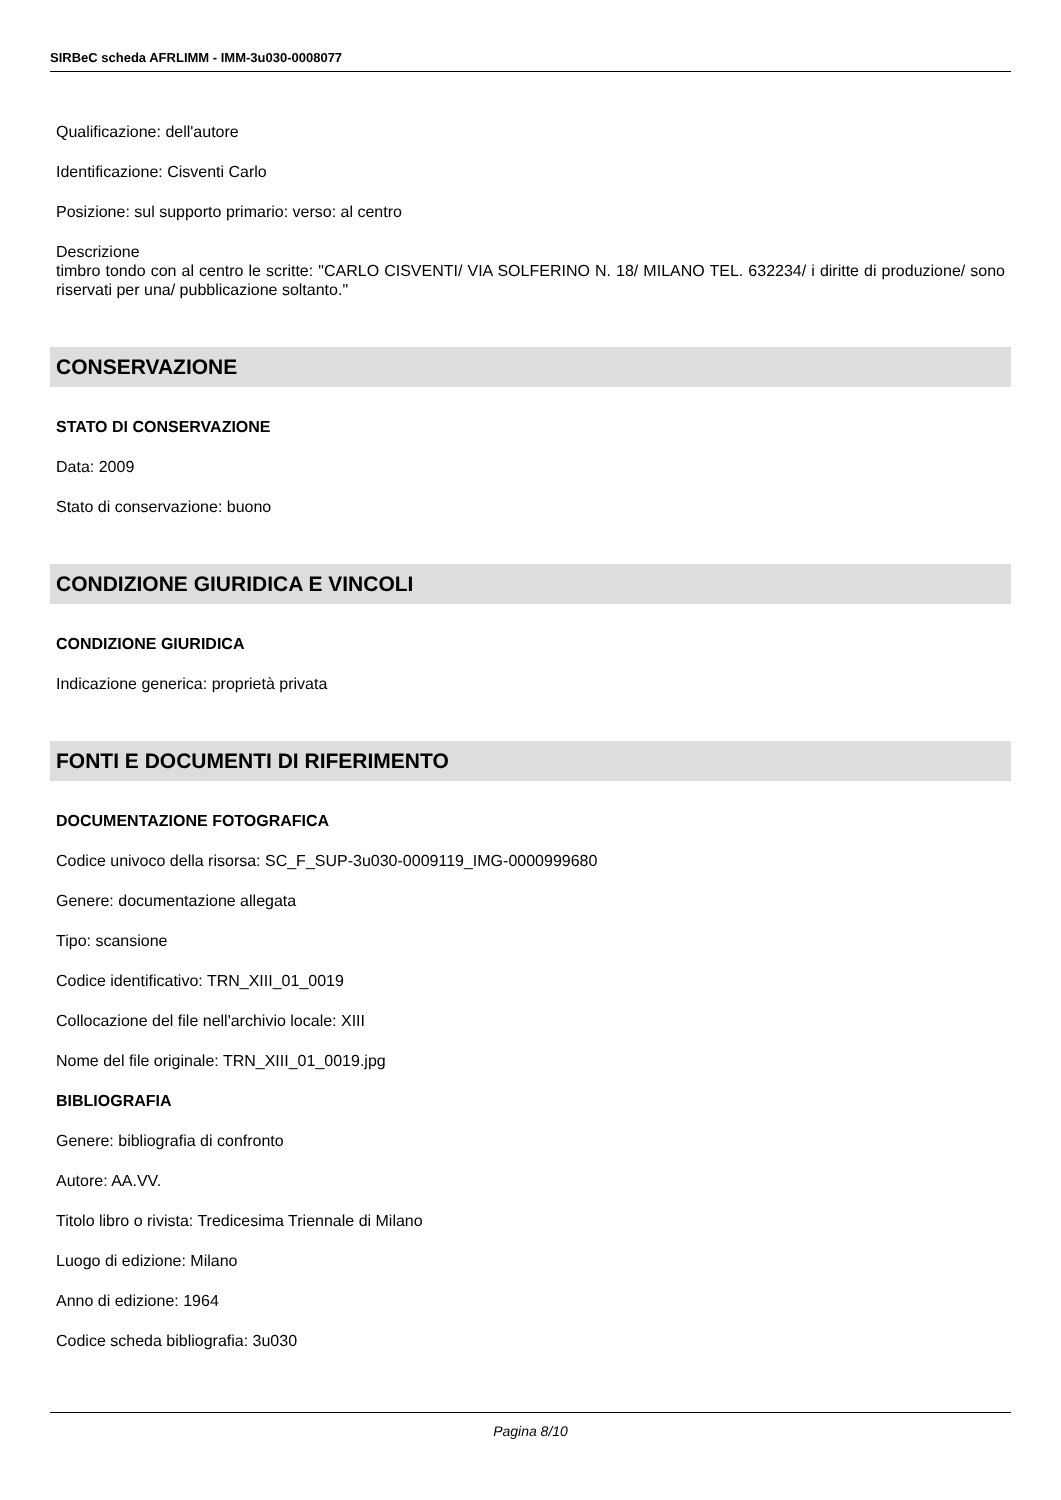SIRBeC scheda AFRLIMM - IMM-3u030-0008077
Qualificazione: dell'autore
Identificazione: Cisventi Carlo
Posizione: sul supporto primario: verso: al centro
Descrizione
timbro tondo con al centro le scritte: "CARLO CISVENTI/ VIA SOLFERINO N. 18/ MILANO TEL. 632234/ i diritte di produzione/ sono riservati per una/ pubblicazione soltanto."
CONSERVAZIONE
STATO DI CONSERVAZIONE
Data: 2009
Stato di conservazione: buono
CONDIZIONE GIURIDICA E VINCOLI
CONDIZIONE GIURIDICA
Indicazione generica: proprietà privata
FONTI E DOCUMENTI DI RIFERIMENTO
DOCUMENTAZIONE FOTOGRAFICA
Codice univoco della risorsa: SC_F_SUP-3u030-0009119_IMG-0000999680
Genere: documentazione allegata
Tipo: scansione
Codice identificativo: TRN_XIII_01_0019
Collocazione del file nell'archivio locale: XIII
Nome del file originale: TRN_XIII_01_0019.jpg
BIBLIOGRAFIA
Genere: bibliografia di confronto
Autore: AA.VV.
Titolo libro o rivista: Tredicesima Triennale di Milano
Luogo di edizione: Milano
Anno di edizione: 1964
Codice scheda bibliografia: 3u030
Pagina 8/10